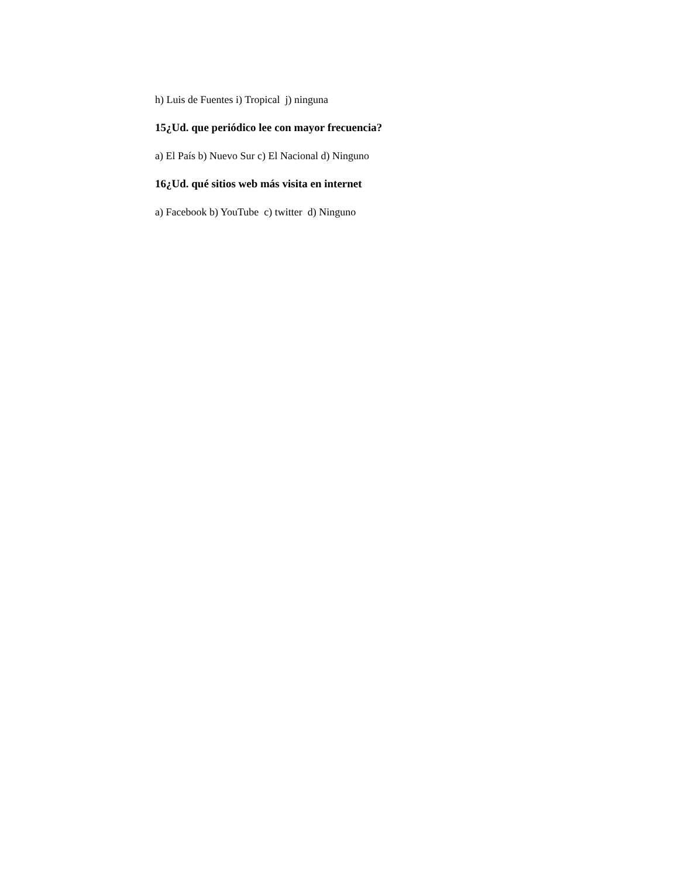h) Luis de Fuentes i) Tropical j) ninguna
15¿Ud. que periódico lee con mayor frecuencia?
a) El País b) Nuevo Sur c) El Nacional d) Ninguno
16¿Ud. qué sitios web más visita en internet
a) Facebook b) YouTube c) twitter d) Ninguno